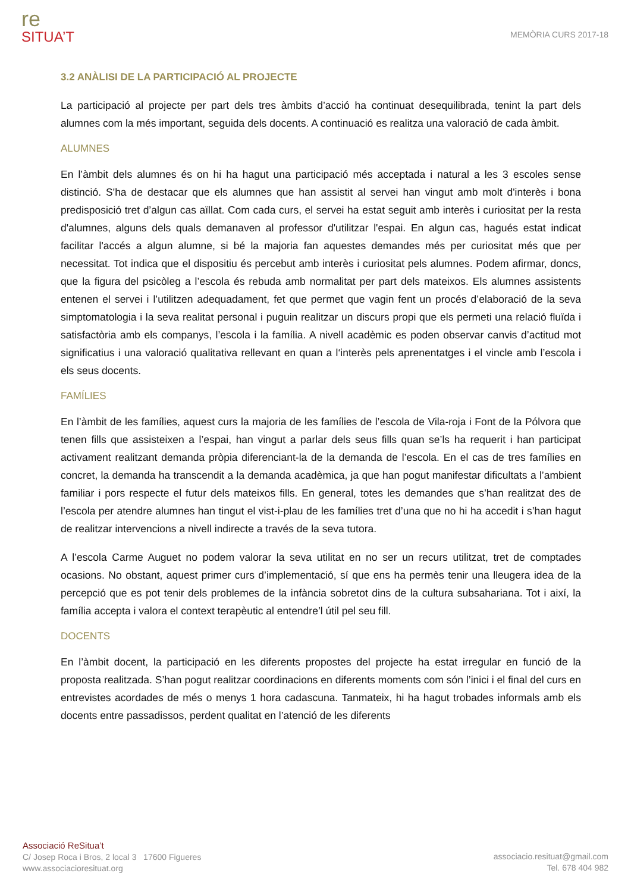re
SITUA’T
MEMÒRIA CURS 2017-18
3.2 ANÀLISI DE LA PARTICIPACIÓ AL PROJECTE
La participació al projecte per part dels tres àmbits d’acció ha continuat desequilibrada, tenint la part dels alumnes com la més important, seguida dels docents. A continuació es realitza una valoració de cada àmbit.
ALUMNES
En l’àmbit dels alumnes és on hi ha hagut una participació més acceptada i natural a les 3 escoles sense distinció. S'ha de destacar que els alumnes que han assistit al servei han vingut amb molt d'interès i bona predisposició tret d’algun cas aïllat. Com cada curs, el servei ha estat seguit amb interès i curiositat per la resta d'alumnes, alguns dels quals demanaven al professor d'utilitzar l'espai. En algun cas, hagués estat indicat facilitar l'accés a algun alumne, si bé la majoria fan aquestes demandes més per curiositat més que per necessitat. Tot indica que el dispositiu és percebut amb interès i curiositat pels alumnes. Podem afirmar, doncs, que la figura del psicòleg a l’escola és rebuda amb normalitat per part dels mateixos. Els alumnes assistents entenen el servei i l’utilitzen adequadament, fet que permet que vagin fent un procés d’elaboració de la seva simptomatologia i la seva realitat personal i puguin realitzar un discurs propi que els permeti una relació fluïda i satisfactòria amb els companys, l’escola i la família. A nivell acadèmic es poden observar canvis d’actitud mot significatius i una valoració qualitativa rellevant en quan a l‘interès pels aprenentatges i el vincle amb l’escola i els seus docents.
FAMÍLIES
En l’àmbit de les famílies, aquest curs la majoria de les famílies de l’escola de Vila-roja i Font de la Pólvora que tenen fills que assisteixen a l’espai, han vingut a parlar dels seus fills quan se’ls ha requerit i han participat activament realitzant demanda pròpia diferenciant-la de la demanda de l’escola. En el cas de tres famílies en concret, la demanda ha transcendit a la demanda acadèmica, ja que han pogut manifestar dificultats a l’ambient familiar i pors respecte el futur dels mateixos fills. En general, totes les demandes que s’han realitzat des de l’escola per atendre alumnes han tingut el vist-i-plau de les famílies tret d’una que no hi ha accedit i s’han hagut de realitzar intervencions a nivell indirecte a través de la seva tutora.
A l’escola Carme Auguet no podem valorar la seva utilitat en no ser un recurs utilitzat, tret de comptades ocasions. No obstant, aquest primer curs d’implementació, sí que ens ha permès tenir una lleugera idea de la percepció que es pot tenir dels problemes de la infància sobretot dins de la cultura subsahariana. Tot i així, la família accepta i valora el context terapèutic al entendre’l útil pel seu fill.
DOCENTS
En l’àmbit docent, la participació en les diferents propostes del projecte ha estat irregular en funció de la proposta realitzada. S’han pogut realitzar coordinacions en diferents moments com són l’inici i el final del curs en entrevistes acordades de més o menys 1 hora cadascuna. Tanmateix, hi ha hagut trobades informals amb els docents entre passadissos, perdent qualitat en l’atenció de les diferents
Associació ReSitua’t
C/ Josep Roca i Bros, 2 local 3 17600 Figueres
www.associacioresituat.org
associacio.resituat@gmail.com
Tel. 678 404 982